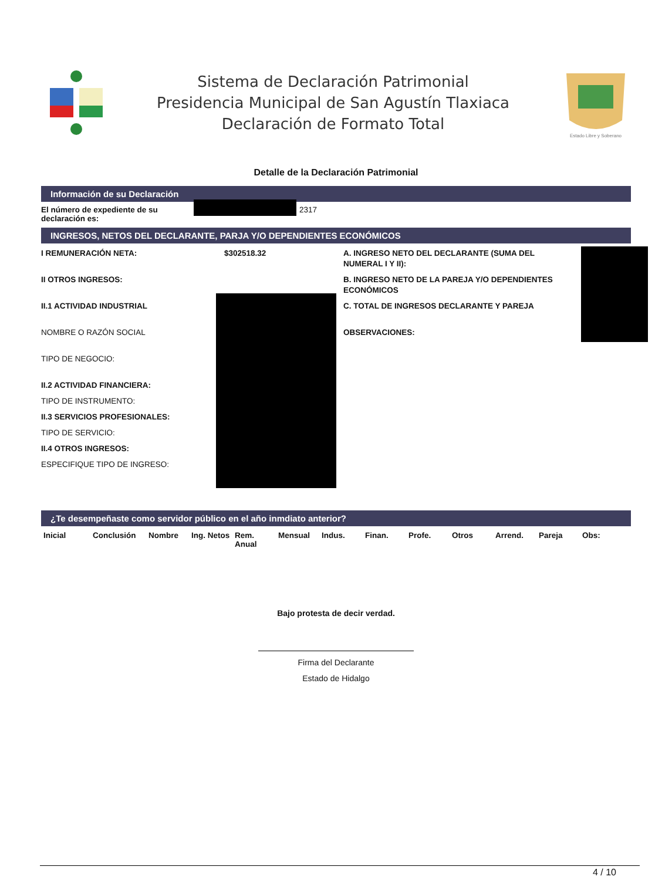Sistema de Declaración Patrimonial
Presidencia Municipal de San Agustín Tlaxiaca
Declaración de Formato Total
Estado Libre y Soberano
Detalle de la Declaración Patrimonial
Información de su Declaración
El número de expediente de su declaración es:
2317
INGRESOS, NETOS DEL DECLARANTE, PARJA Y/O DEPENDIENTES ECONÓMICOS
I REMUNERACIÓN NETA: $302518.32
II OTROS INGRESOS:
II.1 ACTIVIDAD INDUSTRIAL
NOMBRE O RAZÓN SOCIAL
TIPO DE NEGOCIO:
II.2 ACTIVIDAD FINANCIERA:
TIPO DE INSTRUMENTO:
II.3 SERVICIOS PROFESIONALES:
TIPO DE SERVICIO:
II.4 OTROS INGRESOS:
ESPECIFIQUE TIPO DE INGRESO:
A. INGRESO NETO DEL DECLARANTE (SUMA DEL NUMERAL I Y II):
B. INGRESO NETO DE LA PAREJA Y/O DEPENDIENTES ECONÓMICOS
C. TOTAL DE INGRESOS DECLARANTE Y PAREJA
OBSERVACIONES:
¿Te desempeñaste como servidor público en el año inmdiato anterior?
| Inicial | Conclusión | Nombre | Ing. Netos | Rem. Anual | Mensual | Indus. | Finan. | Profe. | Otros | Arrend. | Pareja | Obs: |
| --- | --- | --- | --- | --- | --- | --- | --- | --- | --- | --- | --- | --- |
Bajo protesta de decir verdad.
Firma del Declarante
Estado de Hidalgo
4 / 10